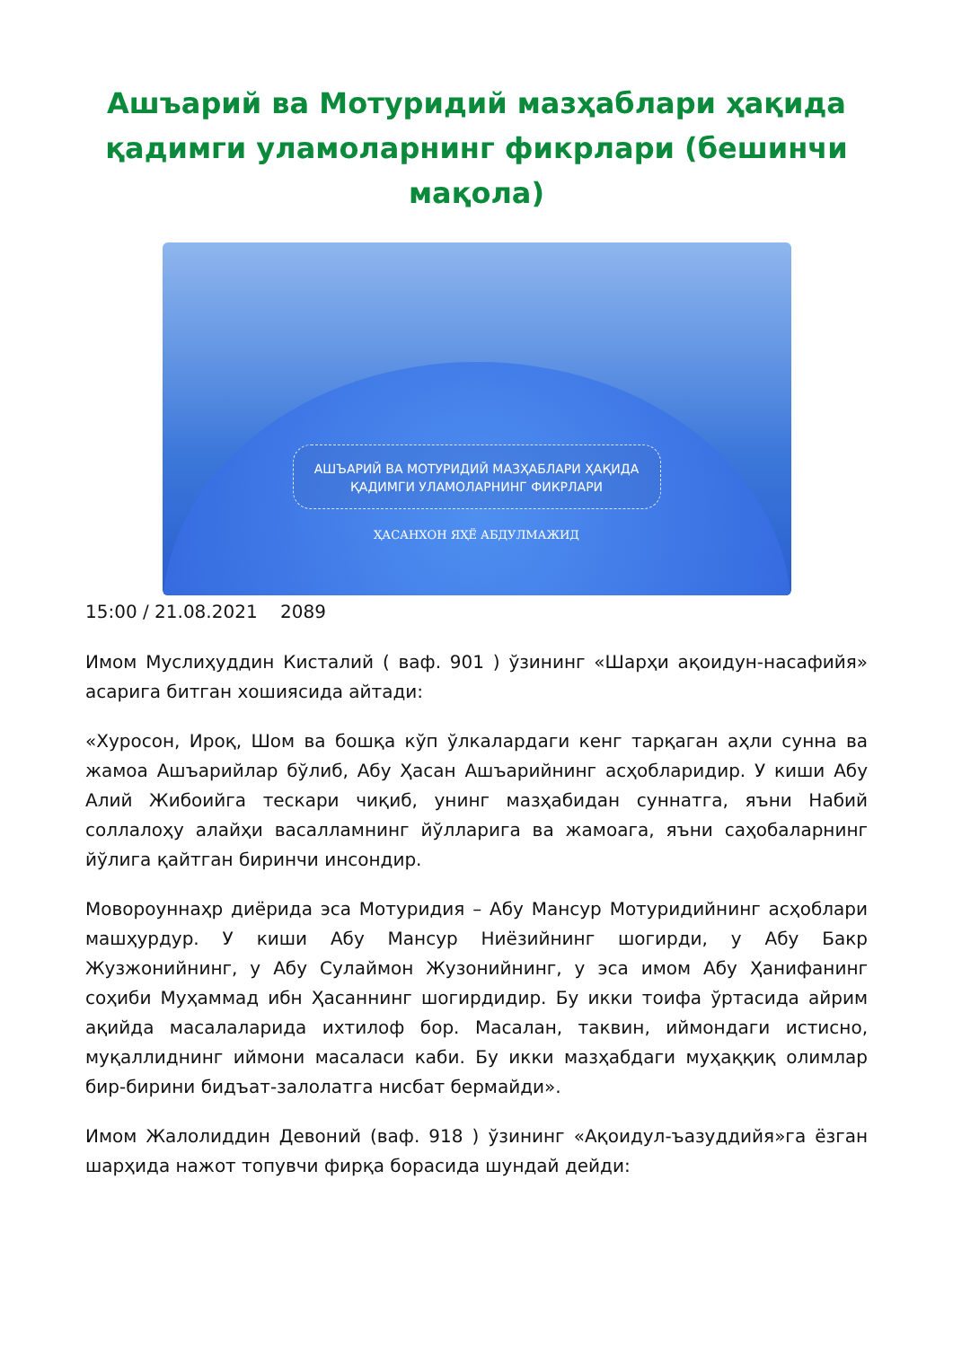Ашъарий ва Мотуридий мазҳаблари ҳақида қадимги уламоларнинг фикрлари (бешинчи мақола)
АШЪАРИЙ ВА МОТУРИДИЙ МАЗҲАБЛАРИ ҲАҚИДА
ҚАДИМГИ УЛАМОЛАРНИНГ ФИКРЛАРИ
ҲАСАНХОН ЯҲЁ АБДУЛМАЖИД
15:00 / 21.08.2021 2089
Имом Муслиҳуддин Кисталий ( ваф. 901 ) ўзининг «Шарҳи ақоидун-насафийя» асарига битган хошиясида айтади:
«Хуросон, Ироқ, Шом ва бошқа кўп ўлкалардаги кенг тарқаган аҳли сунна ва жамоа Ашъарийлар бўлиб, Абу Ҳасан Ашъарийнинг асҳобларидир. У киши Абу Алий Жибоийга тескари чиқиб, унинг мазҳабидан суннатга, яъни Набий соллалоҳу алайҳи васалламнинг йўлларига ва жамоага, яъни саҳобаларнинг йўлига қайтган биринчи инсондир.
Мовороуннаҳр диёрида эса Мотуридия – Абу Мансур Мотуридийнинг асҳоблари машҳурдур. У киши Абу Мансур Ниёзийнинг шогирди, у Абу Бакр Жузжонийнинг, у Абу Сулаймон Жузонийнинг, у эса имом Абу Ҳанифанинг соҳиби Муҳаммад ибн Ҳасаннинг шогирдидир. Бу икки тоифа ўртасида айрим ақийда масалаларида ихтилоф бор. Масалан, таквин, иймондаги истисно, муқаллиднинг иймони масаласи каби. Бу икки мазҳабдаги муҳаққиқ олимлар бир-бирини бидъат-залолатга нисбат бермайди».
Имом Жалолиддин Девоний (ваф. 918 ) ўзининг «Ақоидул-ъазуддийя»га ёзган шарҳида нажот топувчи фирқа борасида шундай дейди: